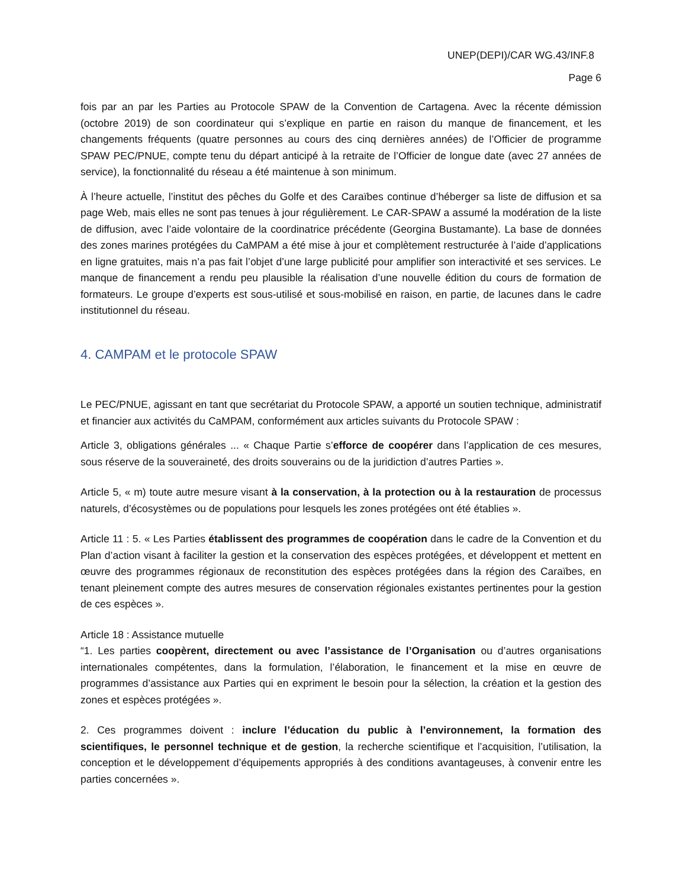UNEP(DEPI)/CAR WG.43/INF.8
Page 6
fois par an par les Parties au Protocole SPAW de la Convention de Cartagena. Avec la récente démission (octobre 2019) de son coordinateur qui s’explique en partie en raison du manque de financement, et les changements fréquents (quatre personnes au cours des cinq dernières années) de l’Officier de programme SPAW PEC/PNUE, compte tenu du départ anticipé à la retraite de l’Officier de longue date (avec 27 années de service), la fonctionnalité du réseau a été maintenue à son minimum.
À l’heure actuelle, l’institut des pêches du Golfe et des Caraïbes continue d’héberger sa liste de diffusion et sa page Web, mais elles ne sont pas tenues à jour régulièrement. Le CAR-SPAW a assumé la modération de la liste de diffusion, avec l’aide volontaire de la coordinatrice précédente (Georgina Bustamante). La base de données des zones marines protégées du CaMPAM a été mise à jour et complètement restructurée à l’aide d’applications en ligne gratuites, mais n’a pas fait l’objet d’une large publicité pour amplifier son interactivité et ses services. Le manque de financement a rendu peu plausible la réalisation d’une nouvelle édition du cours de formation de formateurs. Le groupe d’experts est sous-utilisé et sous-mobilisé en raison, en partie, de lacunes dans le cadre institutionnel du réseau.
4. CAMPAM et le protocole SPAW
Le PEC/PNUE, agissant en tant que secrétariat du Protocole SPAW, a apporté un soutien technique, administratif et financier aux activités du CaMPAM, conformément aux articles suivants du Protocole SPAW :
Article 3, obligations générales ... « Chaque Partie s’efforce de coopérer dans l’application de ces mesures, sous réserve de la souveraineté, des droits souverains ou de la juridiction d’autres Parties ».
Article 5, « m) toute autre mesure visant à la conservation, à la protection ou à la restauration de processus naturels, d’écosystèmes ou de populations pour lesquels les zones protégées ont été établies ».
Article 11 : 5. « Les Parties établissent des programmes de coopération dans le cadre de la Convention et du Plan d’action visant à faciliter la gestion et la conservation des espèces protégées, et développent et mettent en œuvre des programmes régionaux de reconstitution des espèces protégées dans la région des Caraïbes, en tenant pleinement compte des autres mesures de conservation régionales existantes pertinentes pour la gestion de ces espèces ».
Article 18 : Assistance mutuelle
“1. Les parties coopèrent, directement ou avec l’assistance de l’Organisation ou d’autres organisations internationales compétentes, dans la formulation, l’élaboration, le financement et la mise en œuvre de programmes d’assistance aux Parties qui en expriment le besoin pour la sélection, la création et la gestion des zones et espèces protégées ».
2. Ces programmes doivent : inclure l’éducation du public à l’environnement, la formation des scientifiques, le personnel technique et de gestion, la recherche scientifique et l’acquisition, l’utilisation, la conception et le développement d’équipements appropriés à des conditions avantageuses, à convenir entre les parties concernées ».